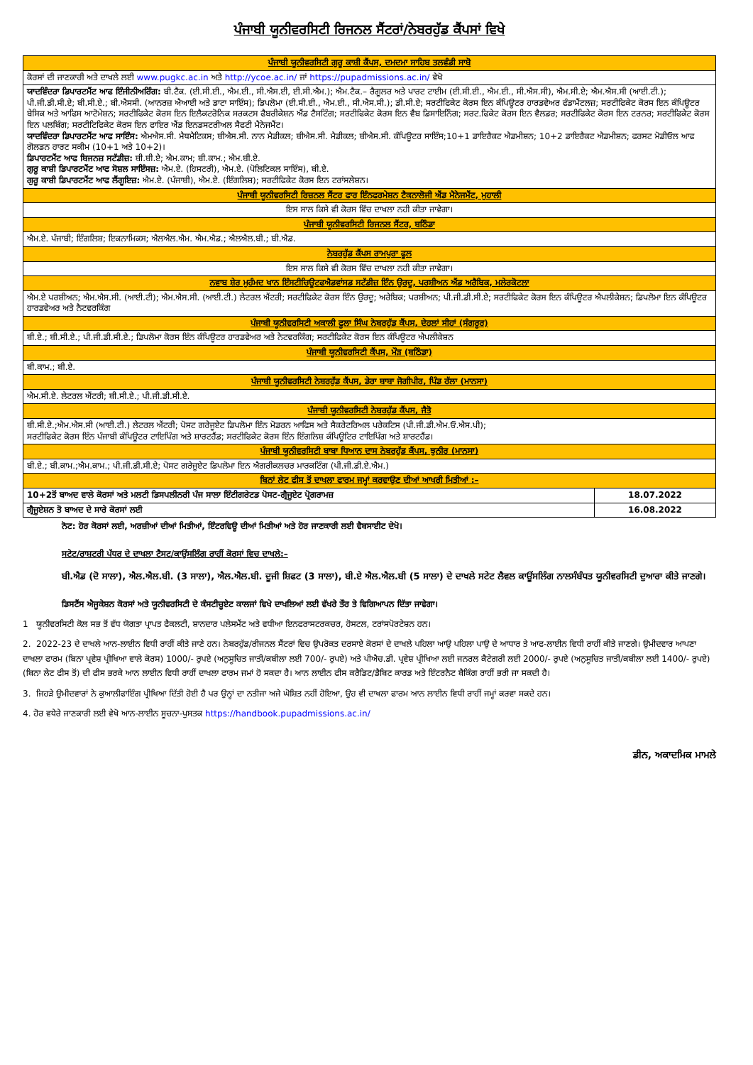ਪੰਜਾਬੀ ਯੂਨੀਵਰਸਿਟੀ ਰਿਜਨਲ ਸੈਂਟਰਾਂ/ਨੇਬਰਹੁੱਡ ਕੈਂਪਸਾਂ ਵਿਖੇ
| ਪੰਜਾਬੀ ਯੂਨੀਵਰਸਿਟੀ ਗੁਰੂ ਕਾਸ਼ੀ ਕੈਂਪਸ, ਦਮਦਮਾ ਸਾਹਿਬ ਤਲਵੰਡੀ ਸਾਬੋ | |
| ਕੋਰਸਾਂ ਦੀ ਜਾਣਕਾਰੀ ਅਤੇ ਦਾਖਲੇ ਲਈ www.pugkc.ac.in ਅਤੇ http://ycoe.ac.in/ ਜਾਂ https://pupadmissions.ac.in/ ਵੇਖੋ | |
| ਯਾਦਵਿੰਦਰਾ ਡਿਪਾਰਟਮੈਂਟ ਆਫ ਇੰਜੀਨੀਅਰਿੰਗ: ਬੀ.ਟੈਕ. (ਈ.ਸੀ.ਈ., ਐਮ.ਈ., ਸੀ.ਐਸ.ਈ, ਈ.ਸੀ.ਐਮ.); ਐਮ.ਟੈਕ.– ਰੈਗੂਲਰ ਅਤੇ ਪਾਰਟ ਟਾਈਮ (ਈ.ਸੀ.ਈ., ਐਮ.ਈ., ਸੀ.ਐਸ.ਸੀ), ਐਮ.ਸੀ.ਏ; ਐਮ.ਐਸ.ਸੀ (ਆਈ.ਟੀ.); ਪੀ.ਜੀ.ਡੀ.ਸੀ.ਏ; ਬੀ.ਸੀ.ਏ.; ਬੀ.ਐਸਸੀ. (ਆਨਰਜ਼ ਐਆਈ ਅਤੇ ਡਾਟਾ ਸਾਇੰਸ); ਡਿਪਲੋਮਾ (ਈ.ਸੀ.ਈ., ਐਮ.ਈ., ਸੀ.ਐਸ.ਸੀ.); ਡੀ.ਸੀ.ਏ; ਸਰਟੀਫਿਕੇਟ ਕੋਰਸ ਇਨ ਕੰਪਿਊਟਰ ਹਾਰਡਵੇਅਰ ਫੰਡਾਮੈਂਟਲਜ਼; ਸਰਟੀਫਿਕੇਟ ਕੋਰਸ ਇਨ ਕੰਪਿਊਟਰ ਬੇਸਿਕ ਅਤੇ ਆਫਿਸ ਆਟੋਮੇਸ਼ਨ; ਸਰਟੀਫਿਕੇਟ ਕੋਰਸ ਇਨ ਇਲੈਕਟਰੋਨਿਕ ਸਰਕਟਸ ਫੈਬਰੀਕੇਸ਼ਨ ਐਂਡ ਟੈਸਟਿੰਗ; ਸਰਟੀਫਿਕੇਟ ਕੋਰਸ ਇਨ ਵੈਬ ਡਿਸਾਇਨਿੰਗ; ਸਰਟ.ਫਿਕੇਟ ਕੋਰਸ ਇਨ ਵੈਲਡਰ; ਸਰਟੀਫਿਕੇਟ ਕੋਰਸ ਇਨ ਟਰਨਰ; ਸਰਟੀਫਿਕੇਟ ਕੋਰਸ ਇਨ ਪਲਬਿੰਗ; ਸਰਟੀਟਿਫਿਕੇਟ ਕੋਰਸ ਇਨ ਫਾਇਰ ਐਂਡ ਇਨਡਸਟਰੀਅਲ ਸੈਫਟੀ ਮੈਨੇਜਮੈਂਟ। ਯਾਦਵਿੰਦਰਾ ਡਿਪਾਰਟਮੈਂਟ ਆਫ ਸਾਇੰਸ: ਐਮਐਸ.ਸੀ. ਮੈਥਮੈਟਿਕਸ; ਬੀਐਸ.ਸੀ. ਨਾਨ ਮੈਡੀਕਲ; ਬੀਐਸ.ਸੀ. ਮੈਡੀਕਲ; ਬੀਐਸ.ਸੀ. ਕੰਪਿਊਟਰ ਸਾਇੰਸ;10+1 ਡਾਇਰੈਕਟ ਐਡਮੀਸ਼ਨ; 10+2 ਡਾਇਰੈਕਟ ਐਡਮੀਸ਼ਨ; ਫਰਸਟ ਮੋਡੀਓਲ ਆਫ ਗੋਲਡਨ ਹਾਰਟ ਸਕੀਮ (10+1 ਅਤੇ 10+2)। ਡਿਪਾਰਟਮੈਂਟ ਆਫ ਬਿਜਨਜ਼ ਸਟੱਡੀਜ਼: ਬੀ.ਬੀ.ਏ; ਐਮ.ਕਾਮ; ਬੀ.ਕਾਮ.; ਐਮ.ਬੀ.ਏ. ਗੁਰੂ ਕਾਸ਼ੀ ਡਿਪਾਰਟਮੈਂਟ ਆਫ ਸੋਸ਼ਲ ਸਾਇੰਸਜ਼: ਐਮ.ਏ. (ਹਿਸਟਰੀ), ਐਮ.ਏ. (ਪੋਲਿਟਿਕਲ ਸਾਇੰਸ), ਬੀ.ਏ. ਗੁਰੂ ਕਾਸ਼ੀ ਡਿਪਾਰਟਮੈਂਟ ਆਫ ਲੈਂਗੂਇਜ਼: ਐਮ.ਏ. (ਪੰਜਾਬੀ), ਐਮ.ਏ. (ਇੰਗਲਿਸ਼); ਸਰਟੀਫਿਕੇਟ ਕੋਰਸ ਇਨ ਟਰਾਂਸਲੇਸ਼ਨ। | |
| ਪੰਜਾਬੀ ਯੂਨੀਵਰਸਿਟੀ ਰਿਜ਼ਨਲ ਸੈਂਟਰ ਫਾਰ ਇੰਨਫਰਮੇਸ਼ਨ ਟੈਕਨਾਲੋਜੀ ਐਂਡ ਮੈਨੇਜਮੈਂਟ, ਮੁਹਾਲੀ | |
| ਇਸ ਸਾਲ ਕਿਸੇ ਵੀ ਕੋਰਸ ਵਿੱਚ ਦਾਖਲਾ ਨਹੀ ਕੀਤਾ ਜਾਵੇਗਾ। | |
| ਪੰਜਾਬੀ ਯੂਨੀਵਰਸਿਟੀ ਰਿਜਨਲ ਸੈਂਟਰ, ਬਠਿੰਡਾ | |
| ਐਮ.ਏ. ਪੰਜਾਬੀ; ਇੰਗਲਿਸ਼; ਇਕਨਾਮਿਕਸ; ਐਲਐਲ.ਐਮ. ਐਮ.ਐਡ.; ਐਲਐਲ.ਬੀ.; ਬੀ.ਐਡ. | |
| ਨੇਬਰਹੁੱਡ ਕੈਂਪਸ ਰਾਮਪੁਰਾ ਫੂਲ | |
| ਇਸ ਸਾਲ ਕਿਸੇ ਵੀ ਕੋਰਸ ਵਿੱਚ ਦਾਖਲਾ ਨਹੀ ਕੀਤਾ ਜਾਵੇਗਾ। | |
| ਨਵਾਬ ਸ਼ੇਰ ਮੁਹੰਮਦ ਖਾਨ ਇੰਸਟੀਚਿਊਟਫਐਡਵਾਂਸਡ ਸਟੱਡੀਜ਼ ਇੰਨ ਉਰਦੂ, ਪਰਸ਼ੀਅਨ ਐਂਡ ਅਰੈਬਿਕ, ਮਲੇਰਕੋਟਲਾ | |
| ਐਮ.ਏ ਪਰਸ਼ੀਅਨ; ਐਮ.ਐਸ.ਸੀ. (ਆਈ.ਟੀ); ਐਮ.ਐਸ.ਸੀ. (ਆਈ.ਟੀ.) ਲੇਟਰਲ ਐਂਟਰੀ; ਸਰਟੀਫਿਕੇਟ ਕੋਰਸ ਇੰਨ ਉਰਦੂ; ਅਰੇਬਿਕ; ਪਰਸ਼ੀਅਨ; ਪੀ.ਜੀ.ਡੀ.ਸੀ.ਏ; ਸਰਟੀਫਿਕੇਟ ਕੋਰਸ ਇਨ ਕੰਪਿਊਟਰ ਐਪਲੀਕੇਸ਼ਨ; ਡਿਪਲੋਮਾ ਇਨ ਕੰਪਿਊਟਰ ਹਾਰਡਵੇਅਰ ਅਤੇ ਨੈਟਵਰਕਿੰਗ | |
| ਪੰਜਾਬੀ ਯੂਨੀਵਰਸਿਟੀ ਅਕਾਲੀ ਫੂਲਾ ਸਿੰਘ ਨੇਬਰਹੁੱਡ ਕੈਂਪਸ, ਦੇਹਲਾਂ ਸੀਹਾਂ (ਸੰਗਰੂਰ) | |
| ਬੀ.ਏ.; ਬੀ.ਸੀ.ਏ.; ਪੀ.ਜੀ.ਡੀ.ਸੀ.ਏ.; ਡਿਪਲੋਮਾ ਕੋਰਸ ਇੰਨ ਕੰਪਿਊਟਰ ਹਾਰਡਵੇਅਰ ਅਤੇ ਨੇਟਵਰਕਿੰਗ; ਸਰਟੀਫਿਕੇਟ ਕੋਰਸ ਇਨ ਕੰਪਿਊਟਰ ਐਪਲੀਕੇਸ਼ਨ | |
| ਪੰਜਾਬੀ ਯੂਨੀਵਰਸਿਟੀ ਕੈਂਪਸ, ਮੌੜ (ਬਠਿੰਡਾ) | |
| ਬੀ.ਕਾਮ.; ਬੀ.ਏ. | |
| ਪੰਜਾਬੀ ਯੂਨੀਵਰਸਿਟੀ ਨੇਬਰਹੁੱਡ ਕੈਂਪਸ, ਡੇਰਾ ਬਾਬਾ ਜੋਗੀਪੀਰ, ਪਿੰਡ ਰੱਲਾ (ਮਾਨਸਾ) | |
| ਐਮ.ਸੀ.ਏ. ਲੇਟਰਲ ਐਂਟਰੀ; ਬੀ.ਸੀ.ਏ.; ਪੀ.ਜੀ.ਡੀ.ਸੀ.ਏ. | |
| ਪੰਜਾਬੀ ਯੂਨੀਵਰਸਿਟੀ ਨੇਬਰਹੁੱਡ ਕੈਂਪਸ, ਜੈਤੋ | |
| ਬੀ.ਸੀ.ਏ.;ਐਮ.ਐਸ.ਸੀ (ਆਈ.ਟੀ.) ਲੇਟਰਲ ਐਂਟਰੀ; ਪੋਸਟ ਗਰੇਜੂਏਟ ਡਿਪਲੋਮਾ ਇੰਨ ਮੋਡਰਨ ਆਫਿਸ ਅਤੇ ਸੈਕਰੇਟਰਿਅਲ ਪਰੇਕਟਿਸ (ਪੀ.ਜੀ.ਡੀ.ਐਮ.ਓ.ਐਸ.ਪੀ); ਸਰਟੀਫਿਕੇਟ ਕੋਰਸ ਇੰਨ ਪੰਜਾਬੀ ਕੰਪਿਊਟਰ ਟਾਇਪਿੰਗ ਅਤੇ ਸ਼ਾਰਟਹੈਂਡ; ਸਰਟੀਫਿਕੇਟ ਕੋਰਸ ਇੰਨ ਇੰਗਲਿਸ਼ ਕੰਪਿਊਟਿਰ ਟਾਇਪਿੰਗ ਅਤੇ ਸ਼ਾਰਟਹੈਂਡ। | |
| ਪੰਜਾਬੀ ਯੂਨੀਵਰਸਿਟੀ ਬਾਬਾ ਧਿਆਨ ਦਾਸ ਨੇਬਰਹੁੱਡ ਕੈਂਪਸ, ਝੁਨੀਰ (ਮਾਨਸਾ) | |
| ਬੀ.ਏ.; ਬੀ.ਕਾਮ.;ਐਮ.ਕਾਮ.; ਪੀ.ਜੀ.ਡੀ.ਸੀ.ਏ; ਪੋਸਟ ਗਰੇਜੂਏਟ ਡਿਪਲੋਮਾ ਇਨ ਐਗਰੀਕਲਚਰ ਮਾਰਕਟਿੰਗ (ਪੀ.ਜੀ.ਡੀ.ਏ.ਐਮ.) | |
| ਬਿਨਾਂ ਲੇਟ ਫੀਸ ਤੋਂ ਦਾਖਲਾ ਫਾਰਮ ਜਮ੍ਹਾਂ ਕਰਵਾਉਣ ਦੀਆਂ ਆਖਰੀ ਮਿਤੀਆਂ :– | |
| 10+2ਤੋਂ ਬਾਅਦ ਵਾਲੇ ਕੋਰਸਾਂ ਅਤੇ ਮਲਟੀ ਡਿਸਪਲੀਨਰੀ ਪੰਜ ਸਾਲਾ ਇੰਟੀਗਰੇਟਡ ਪੋਸਟ-ਗ੍ਰੈਜੂਏਟ ਪ੍ਰੋਗਰਾਮਜ਼ | 18.07.2022 |
| ਗ੍ਰੈਜੂਏਸ਼ਨ ਤੋ ਬਾਅਦ ਦੇ ਸਾਰੇ ਕੋਰਸਾਂ ਲਈ | 16.08.2022 |
ਨੋਟ: ਹੋਰ ਕੋਰਸਾਂ ਲਈ, ਅਰਜ਼ੀਆਂ ਦੀਆਂ ਮਿਤੀਆਂ, ਇੰਟਰਵਿਊ ਦੀਆਂ ਮਿਤੀਆਂ ਅਤੇ ਹੋਰ ਜਾਣਕਾਰੀ ਲਈ ਵੈਬਸਾਈਟ ਦੇਖੋ।
ਸਟੇਟ/ਰਾਸ਼ਟਰੀ ਪੱਧਰ ਦੇ ਦਾਖਲਾ ਟੈਸਟ/ਕਾਉਂਸਲਿੰਗ ਰਾਹੀਂ ਕੋਰਸਾਂ ਵਿਚ ਦਾਖਲੇ:–
ਬੀ.ਐਡ (ਦੋ ਸਾਲਾ), ਐਲ.ਐਲ.ਬੀ. (3 ਸਾਲਾ), ਐਲ.ਐਲ.ਬੀ. ਦੂਜੀ ਸ਼ਿਫਟ (3 ਸਾਲਾ), ਬੀ.ਏ ਐਲ.ਐਲ.ਬੀ (5 ਸਾਲਾ) ਦੇ ਦਾਖਲੇ ਸਟੇਟ ਲੈਵਲ ਕਾਊਂਸਲਿੰਗ ਨਾਲਸੰਬੰਧਤ ਯੂਨੀਵਰਸਿਟੀ ਦੁਆਰਾ ਕੀਤੇ ਜਾਣਗੇ।
ਡਿਸਟੈਂਸ ਐਜੂਕੇਸ਼ਨ ਕੋਰਸਾਂ ਅਤੇ ਯੂਨੀਵਰਸਿਟੀ ਦੇ ਕੰਸਟੀਚੂਏਟ ਕਾਲਜਾਂ ਵਿਖੇ ਦਾਖਲਿਆਂ ਲਈ ਵੱਖਰੇ ਤੌਰ ਤੇ ਵਿਗਿਆਪਨ ਦਿੱਤਾ ਜਾਵੇਗਾ।
1 ਯੂਨੀਵਰਸਿਟੀ ਕੋਲ ਸਭ ਤੋਂ ਵੱਧ ਯੋਗਤਾ ਪ੍ਰਾਪਤ ਫੈਕਲਟੀ, ਸ਼ਾਨਦਾਰ ਪਲੇਸਮੈਂਟ ਅਤੇ ਵਧੀਆ ਇਨਫਰਾਸਟਰਕਚਰ, ਹੋਸਟਲ, ਟਰਾਂਸਪੋਰਟੇਸ਼ਨ ਹਨ।
2. 2022-23 ਦੇ ਦਾਖਲੇ ਆਨ-ਲਾਈਨ ਵਿਧੀ ਰਾਹੀਂ ਕੀਤੇ ਜਾਣੇ ਹਨ। ਨੇਬਰਹੁੱਡ/ਰੀਜਨਲ ਸੈਂਟਰਾਂ ਵਿਚ ਉਪਰੋਕਤ ਦਰਸਾਏ ਕੋਰਸਾਂ ਦੇ ਦਾਖਲੇ ਪਹਿਲਾ ਆਉ ਪਹਿਲਾ ਪਾਉ ਦੇ ਆਧਾਰ ਤੇ ਆਫ-ਲਾਈਨ ਵਿਧੀ ਰਾਹੀਂ ਕੀਤੇ ਜਾਣਗੇ। ਉਮੀਦਵਾਰ ਆਪਣਾ ਦਾਖਲਾ ਫਾਰਮ (ਬਿਨਾ ਪ੍ਰਵੇਸ਼ ਪ੍ਰੀਖਿਆ ਵਾਲੇ ਕੋਰਸ) 1000/- ਰੁਪਏ (ਅਨੁਸੂਚਿਤ ਜਾਤੀ/ਕਬੀਲਾ ਲਈ 700/- ਰੁਪਏ) ਅਤੇ ਪੀਐਚ.ਡੀ. ਪ੍ਰਵੇਸ਼ ਪ੍ਰੀਖਿਆ ਲਈ ਜਨਰਲ ਕੈਟੇਗਰੀ ਲਈ 2000/- ਰੁਪਏ (ਅਨੁਸੂਚਿਤ ਜਾਤੀ/ਕਬੀਲਾ ਲਈ 1400/- ਰੁਪਏ) (ਬਿਨਾ ਲੇਟ ਫੀਸ ਤੋਂ) ਦੀ ਫੀਸ ਭਰਕੇ ਆਨ ਲਾਈਨ ਵਿਧੀ ਰਾਹੀਂ ਦਾਖਲਾ ਫਾਰਮ ਜਮਾਂ ਹੋ ਸਕਦਾ ਹੈ। ਆਨ ਲਾਈਨ ਫੀਸ ਕਰੈਡਿਟ/ਡੈਬਿਟ ਕਾਰਡ ਅਤੇ ਇੰਟਰਨੈਟ ਬੈਕਿੰਗ ਰਾਹੀਂ ਭਰੀ ਜਾ ਸਕਦੀ ਹੈ।
3. ਜਿਹੜੇ ਉਮੀਦਵਾਰਾਂ ਨੇ ਕੁਆਲੀਫਾਇੰਗ ਪ੍ਰੀਖਿਆ ਦਿੱਤੀ ਹੋਈ ਹੈ ਪਰ ਉਨ੍ਹਾਂ ਦਾ ਨਤੀਜਾ ਅਜੇ ਘੋਸ਼ਿਤ ਨਹੀਂ ਹੋਇਆ, ਉਹ ਵੀ ਦਾਖਲਾ ਫਾਰਮ ਆਨ ਲਾਈਨ ਵਿਧੀ ਰਾਹੀਂ ਜਮ੍ਹਾਂ ਕਰਵਾ ਸਕਦੇ ਹਨ।
4. ਹੋਰ ਵਧੇਰੇ ਜਾਣਕਾਰੀ ਲਈ ਵੇਖੋ ਆਨ-ਲਾਈਨ ਸੂਚਨਾ-ਪੁਸਤਕ https://handbook.pupadmissions.ac.in/
ਡੀਨ, ਅਕਾਦਮਿਕ ਮਾਮਲੇ